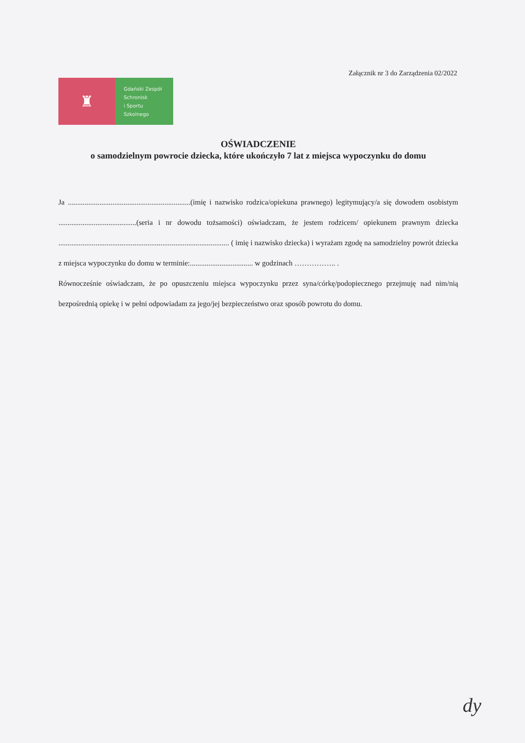Załącznik nr 3 do Zarządzenia 02/2022
♜
Gdański Zespół
Schronisk
i Sportu
Szkolnego
OŚWIADCZENIE
o samodzielnym powrocie dziecka, które ukończyło 7 lat z miejsca wypoczynku do domu
Ja ..................................................................(imię i nazwisko rodzica/opiekuna prawnego) legitymujący/a się dowodem osobistym ..........................................(seria i nr dowodu tożsamości) oświadczam, że jestem rodzicem/ opiekunem prawnym dziecka ............................................................................................ ( imię i nazwisko dziecka) i wyrażam zgodę na samodzielny powrót dziecka z miejsca wypoczynku do domu w terminie:.................................. w godzinach …………….. .
Równocześnie oświadczam, że po opuszczeniu miejsca wypoczynku przez syna/córkę/podopiecznego przejmuję nad nim/nią bezpośrednią opiekę i w pełni odpowiadam za jego/jej bezpieczeństwo oraz sposób powrotu do domu.
dy